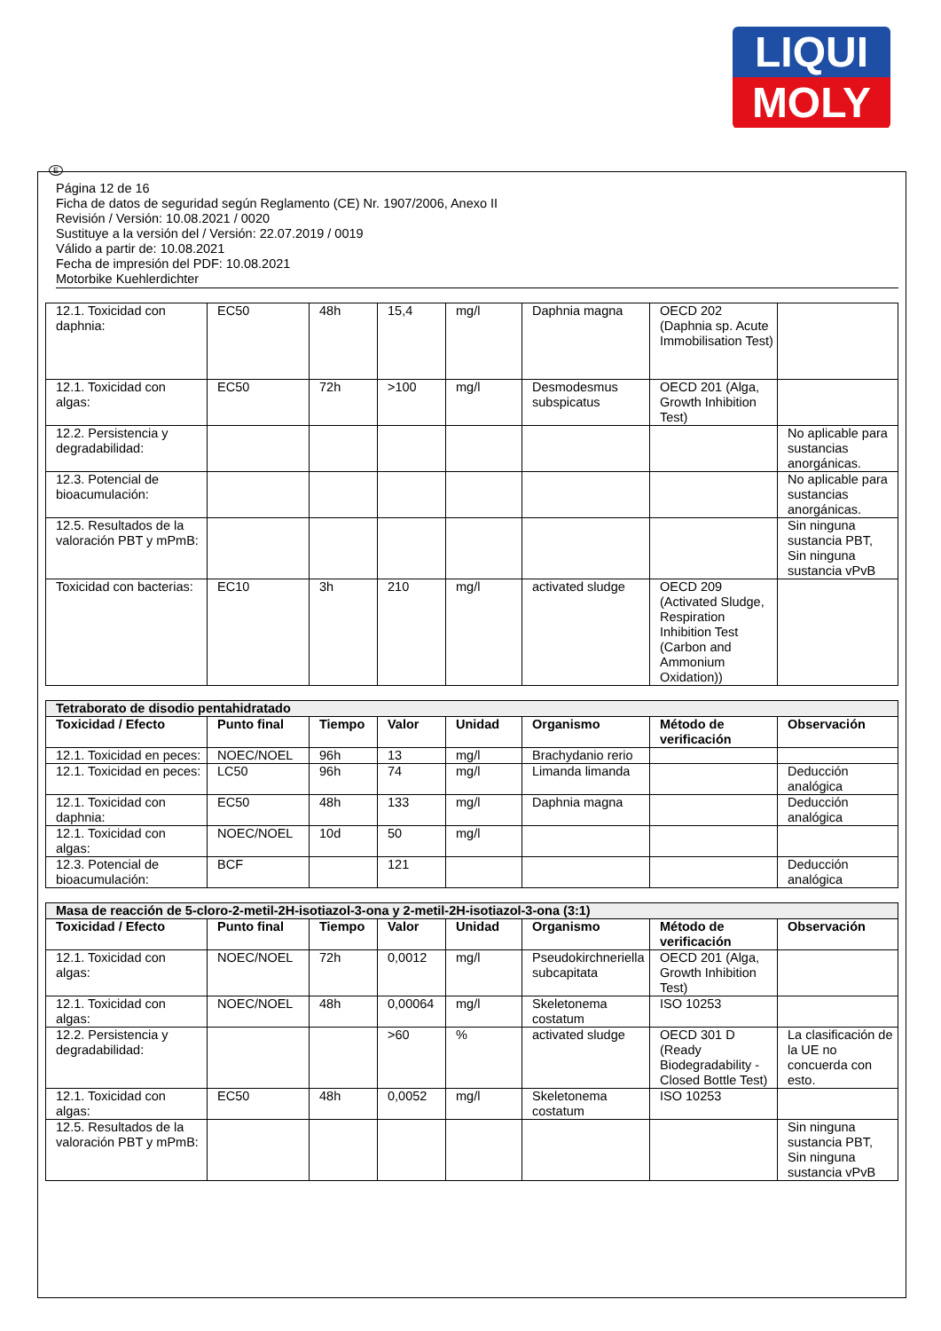LIQUI
MOLY
E
Página 12 de 16
Ficha de datos de seguridad según Reglamento (CE) Nr. 1907/2006, Anexo II
Revisión / Versión: 10.08.2021 / 0020
Sustituye a la versión del / Versión: 22.07.2019 / 0019
Válido a partir de: 10.08.2021
Fecha de impresión del PDF: 10.08.2021
Motorbike Kuehlerdichter
| 12.1. Toxicidad con daphnia: | EC50 | 48h | 15,4 | mg/l | Daphnia magna | OECD 202 (Daphnia sp. Acute Immobilisation Test) | |
| 12.1. Toxicidad con algas: | EC50 | 72h | >100 | mg/l | Desmodesmus subspicatus | OECD 201 (Alga, Growth Inhibition Test) | |
| 12.2. Persistencia y degradabilidad: | | | | | | | No aplicable para sustancias anorgánicas. |
| 12.3. Potencial de bioacumulación: | | | | | | | No aplicable para sustancias anorgánicas. |
| 12.5. Resultados de la valoración PBT y mPmB: | | | | | | | Sin ninguna sustancia PBT, Sin ninguna sustancia vPvB |
| Toxicidad con bacterias: | EC10 | 3h | 210 | mg/l | activated sludge | OECD 209 (Activated Sludge, Respiration Inhibition Test (Carbon and Ammonium Oxidation)) | |
| Tetraborato de disodio pentahidratado | | | | | | | |
| Toxicidad / Efecto | Punto final | Tiempo | Valor | Unidad | Organismo | Método de verificación | Observación |
| 12.1. Toxicidad en peces: | NOEC/NOEL | 96h | 13 | mg/l | Brachydanio rerio | | |
| 12.1. Toxicidad en peces: | LC50 | 96h | 74 | mg/l | Limanda limanda | | Deducción analógica |
| 12.1. Toxicidad con daphnia: | EC50 | 48h | 133 | mg/l | Daphnia magna | | Deducción analógica |
| 12.1. Toxicidad con algas: | NOEC/NOEL | 10d | 50 | mg/l | | | |
| 12.3. Potencial de bioacumulación: | BCF | | 121 | | | | Deducción analógica |
| Masa de reacción de 5-cloro-2-metil-2H-isotiazol-3-ona y 2-metil-2H-isotiazol-3-ona (3:1) | | | | | | | |
| Toxicidad / Efecto | Punto final | Tiempo | Valor | Unidad | Organismo | Método de verificación | Observación |
| 12.1. Toxicidad con algas: | NOEC/NOEL | 72h | 0,0012 | mg/l | Pseudokirchneriella subcapitata | OECD 201 (Alga, Growth Inhibition Test) | |
| 12.1. Toxicidad con algas: | NOEC/NOEL | 48h | 0,00064 | mg/l | Skeletonema costatum | ISO 10253 | |
| 12.2. Persistencia y degradabilidad: | | | >60 | % | activated sludge | OECD 301 D (Ready Biodegradability - Closed Bottle Test) | La clasificación de la UE no concuerda con esto. |
| 12.1. Toxicidad con algas: | EC50 | 48h | 0,0052 | mg/l | Skeletonema costatum | ISO 10253 | |
| 12.5. Resultados de la valoración PBT y mPmB: | | | | | | | Sin ninguna sustancia PBT, Sin ninguna sustancia vPvB |